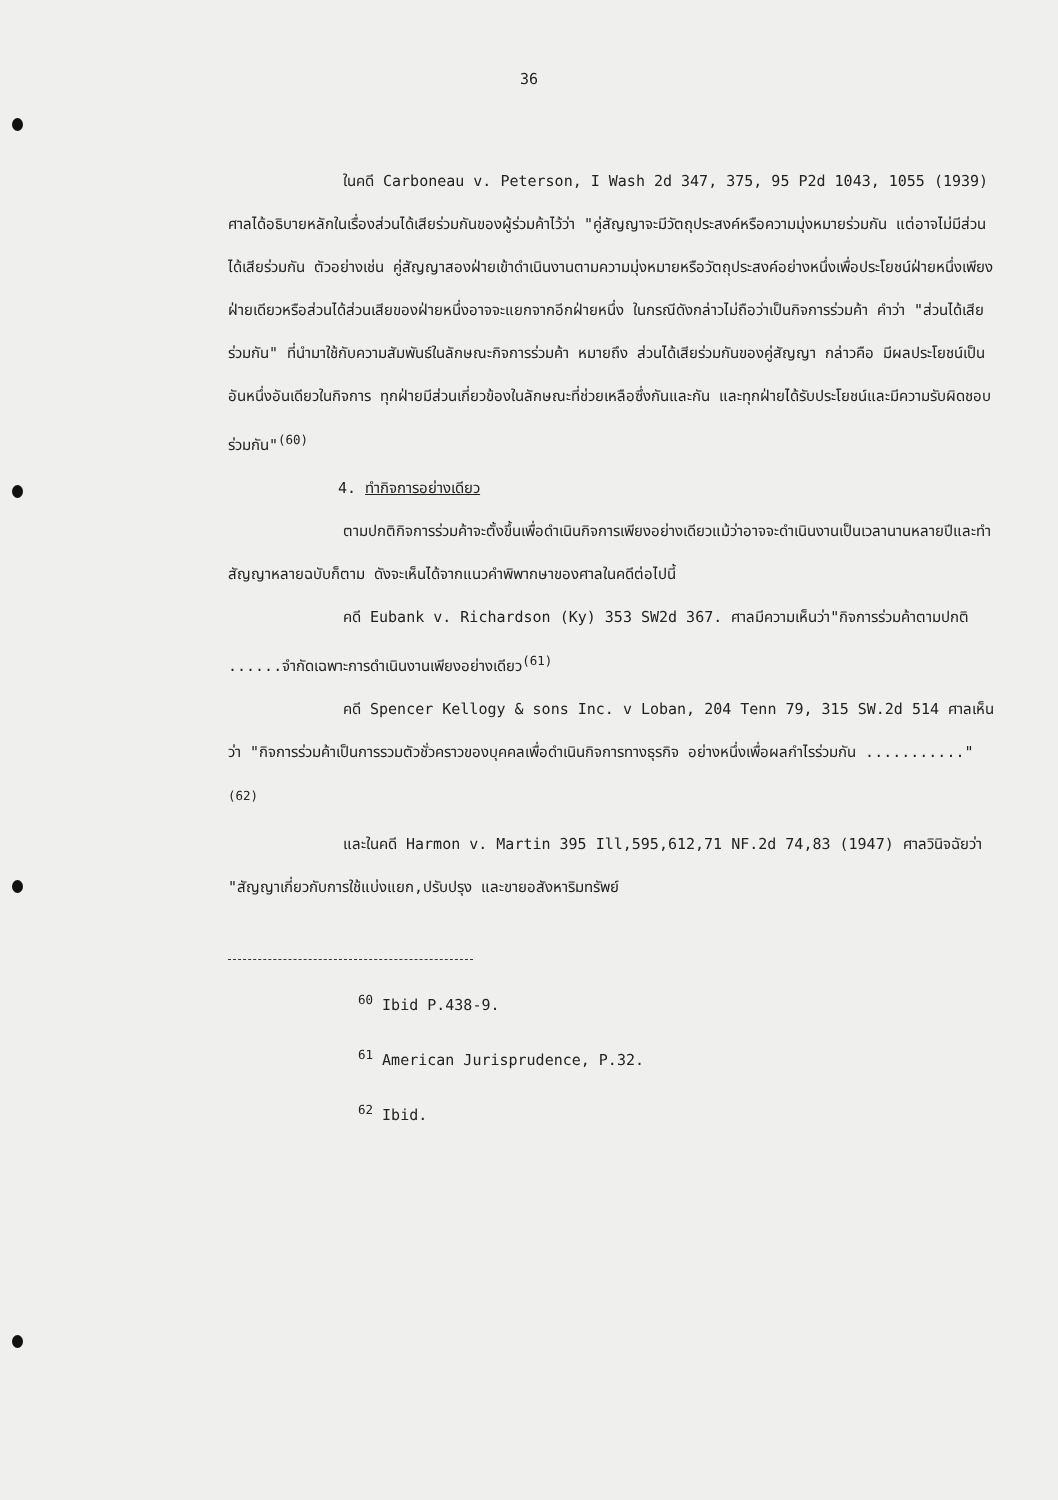36
ในคดี Carboneau v. Peterson, I Wash 2d 347, 375, 95 P2d 1043, 1055 (1939) ศาลได้อธิบายหลักในเรื่องส่วนได้เสียร่วมกันของผู้ร่วมค้าไว้ว่า "คู่สัญญาจะมีวัตถุประสงค์หรือความมุ่งหมายร่วมกัน แต่อาจไม่มีส่วนได้เสียร่วมกัน ตัวอย่างเช่น คู่สัญญาสองฝ่ายเข้าดำเนินงานตามความมุ่งหมายหรือวัตถุประสงค์อย่างหนึ่งเพื่อประโยชน์ฝ่ายหนึ่งเพียงฝ่ายเดียวหรือส่วนได้ส่วนเสียของฝ่ายหนึ่งอาจจะแยกจากอีกฝ่ายหนึ่ง ในกรณีดังกล่าวไม่ถือว่าเป็นกิจการร่วมค้า คำว่า "ส่วนได้เสียร่วมกัน" ที่นำมาใช้กับความสัมพันธ์ในลักษณะกิจการร่วมค้า หมายถึง ส่วนได้เสียร่วมกันของคู่สัญญา กล่าวคือ มีผลประโยชน์เป็นอันหนึ่งอันเดียวในกิจการ ทุกฝ่ายมีส่วนเกี่ยวข้องในลักษณะที่ช่วยเหลือซึ่งกันและกัน และทุกฝ่ายได้รับประโยชน์และมีความรับผิดชอบร่วมกัน"<sup>(60)</sup>
4. ทำกิจการอย่างเดียว
ตามปกติกิจการร่วมค้าจะตั้งขึ้นเพื่อดำเนินกิจการเพียงอย่างเดียวแม้ว่าอาจจะดำเนินงานเป็นเวลานานหลายปีและทำสัญญาหลายฉบับก็ตาม ดังจะเห็นได้จากแนวคำพิพากษาของศาลในคดีต่อไปนี้
คดี Eubank v. Richardson (Ky) 353 SW2d 367. ศาลมีความเห็นว่า"กิจการร่วมค้าตามปกติ ......จำกัดเฉพาะการดำเนินงานเพียงอย่างเดียว<sup>(61)</sup>
คดี Spencer Kellogy & sons Inc. v Loban, 204 Tenn 79, 315 SW.2d 514 ศาลเห็นว่า "กิจการร่วมค้าเป็นการรวมตัวชั่วคราวของบุคคลเพื่อดำเนินกิจการทางธุรกิจ อย่างหนึ่งเพื่อผลกำไรร่วมกัน ..........."<sup>(62)</sup>
และในคดี Harmon v. Martin 395 Ill,595,612,71 NF.2d 74,83 (1947) ศาลวินิจฉัยว่า "สัญญาเกี่ยวกับการใช้แบ่งแยก,ปรับปรุง และขายอสังหาริมทรัพย์
<sup>60</sup> Ibid P.438-9.
<sup>61</sup> American Jurisprudence, P.32.
<sup>62</sup> Ibid.